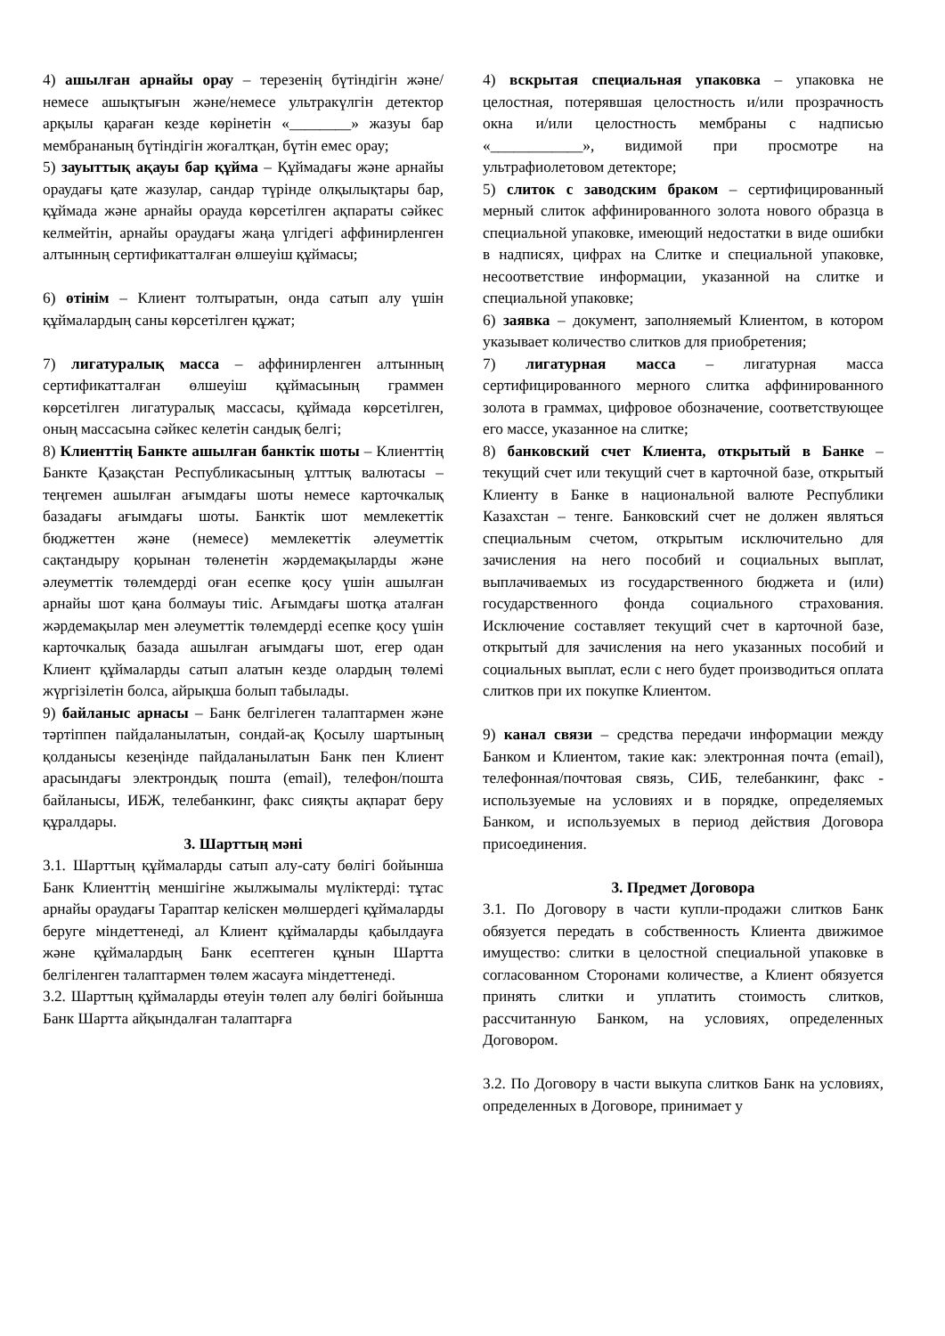4) ашылған арнайы орау – терезенің бүтіндігін және/немесе ашықтығын және/немесе ультракүлгін детектор арқылы қараған кезде көрінетін «________» жазуы бар мембрананың бүтіндігін жоғалтқан, бүтін емес орау;
5) зауыттық ақауы бар құйма – Құймадағы және арнайы ораудағы қате жазулар, сандар түрінде олқылықтары бар, құймада және арнайы орауда көрсетілген ақпараты сәйкес келмейтін, арнайы ораудағы жаңа үлгідегі аффинирленген алтынның сертификатталған өлшеуіш құймасы;
6) өтінім – Клиент толтыратын, онда сатып алу үшін құймалардың саны көрсетілген құжат;
7) лигатуралық масса – аффинирленген алтынның сертификатталған өлшеуіш құймасының граммен көрсетілген лигатуралық массасы, құймада көрсетілген, оның массасына сәйкес келетін сандық белгі;
8) Клиенттің Банкте ашылған банктік шоты – Клиенттің Банкте Қазақстан Республикасының ұлттық валютасы – теңгемен ашылған ағымдағы шоты немесе карточкалық базадағы ағымдағы шоты. Банктік шот мемлекеттік бюджеттен және (немесе) мемлекеттік әлеуметтік сақтандыру қорынан төленетін жәрдемақыларды және әлеуметтік төлемдерді оған есепке қосу үшін ашылған арнайы шот қана болмауы тиіс. Ағымдағы шотқа аталған жәрдемақылар мен әлеуметтік төлемдерді есепке қосу үшін карточкалық базада ашылған ағымдағы шот, егер одан Клиент құймаларды сатып алатын кезде олардың төлемі жүргізілетін болса, айрықша болып табылады.
9) байланыс арнасы – Банк белгілеген талаптармен және тәртіппен пайдаланылатын, сондай-ақ Қосылу шартының қолданысы кезеңінде пайдаланылатын Банк пен Клиент арасындағы электрондық пошта (email), телефон/пошта байланысы, ИБЖ, телебанкинг, факс сияқты ақпарат беру құралдары.
3. Шарттың мәні
3.1. Шарттың құймаларды сатып алу-сату бөлігі бойынша Банк Клиенттің меншігіне жылжымалы мүліктерді: тұтас арнайы ораудағы Тараптар келіскен мөлшердегі құймаларды беруге міндеттенеді, ал Клиент құймаларды қабылдауға және құймалардың Банк есептеген құнын Шартта белгіленген талаптармен төлем жасауға міндеттенеді.
3.2. Шарттың құймаларды өтеуін төлеп алу бөлігі бойынша Банк Шартта айқындалған талаптарға
4) вскрытая специальная упаковка – упаковка не целостная, потерявшая целостность и/или прозрачность окна и/или целостность мембраны с надписью «____________», видимой при просмотре на ультрафиолетовом детекторе;
5) слиток с заводским браком – сертифицированный мерный слиток аффинированного золота нового образца в специальной упаковке, имеющий недостатки в виде ошибки в надписях, цифрах на Слитке и специальной упаковке, несоответствие информации, указанной на слитке и специальной упаковке;
6) заявка – документ, заполняемый Клиентом, в котором указывает количество слитков для приобретения;
7) лигатурная масса – лигатурная масса сертифицированного мерного слитка аффинированного золота в граммах, цифровое обозначение, соответствующее его массе, указанное на слитке;
8) банковский счет Клиента, открытый в Банке – текущий счет или текущий счет в карточной базе, открытый Клиенту в Банке в национальной валюте Республики Казахстан – тенге. Банковский счет не должен являться специальным счетом, открытым исключительно для зачисления на него пособий и социальных выплат, выплачиваемых из государственного бюджета и (или) государственного фонда социального страхования. Исключение составляет текущий счет в карточной базе, открытый для зачисления на него указанных пособий и социальных выплат, если с него будет производиться оплата слитков при их покупке Клиентом.
9) канал связи – средства передачи информации между Банком и Клиентом, такие как: электронная почта (email), телефонная/почтовая связь, СИБ, телебанкинг, факс - используемые на условиях и в порядке, определяемых Банком, и используемых в период действия Договора присоединения.
3. Предмет Договора
3.1. По Договору в части купли-продажи слитков Банк обязуется передать в собственность Клиента движимое имущество: слитки в целостной специальной упаковке в согласованном Сторонами количестве, а Клиент обязуется принять слитки и уплатить стоимость слитков, рассчитанную Банком, на условиях, определенных Договором.
3.2. По Договору в части выкупа слитков Банк на условиях, определенных в Договоре, принимает у